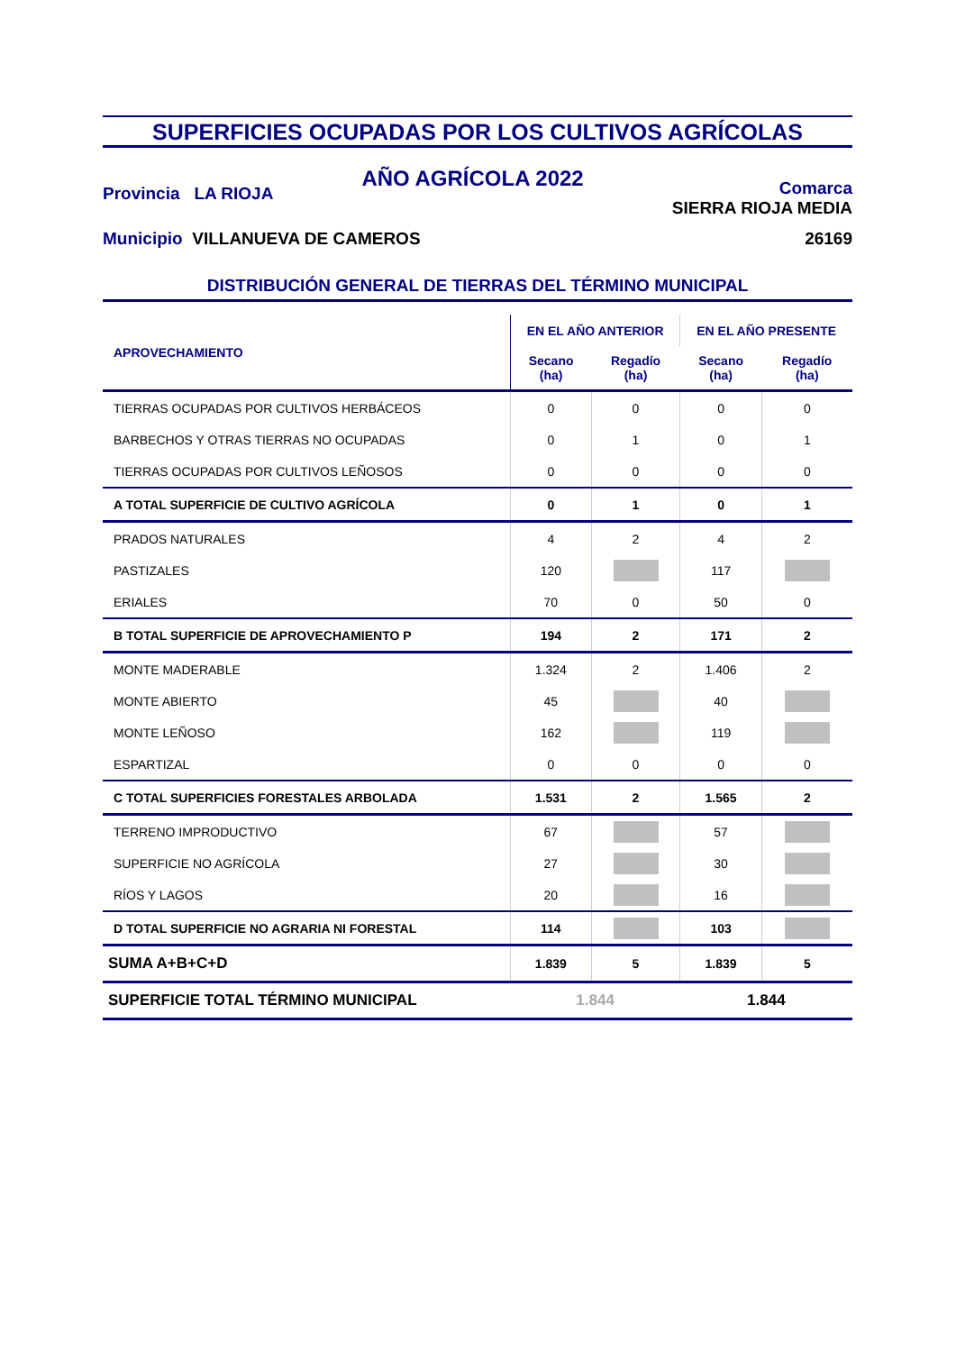SUPERFICIES OCUPADAS POR LOS CULTIVOS AGRÍCOLAS
Provincia LA RIOJA
AÑO AGRÍCOLA 2022
Comarca
SIERRA RIOJA MEDIA
Municipio VILLANUEVA DE CAMEROS
26169
DISTRIBUCIÓN GENERAL DE TIERRAS DEL TÉRMINO MUNICIPAL
| APROVECHAMIENTO | EN EL AÑO ANTERIOR | | EN EL AÑO PRESENTE | |
| --- | --- | --- | --- | --- |
| | Secano (ha) | Regadío (ha) | Secano (ha) | Regadío (ha) |
| TIERRAS OCUPADAS POR CULTIVOS HERBÁCEOS | 0 | 0 | 0 | 0 |
| BARBECHOS Y OTRAS TIERRAS NO OCUPADAS | 0 | 1 | 0 | 1 |
| TIERRAS OCUPADAS POR CULTIVOS LEÑOSOS | 0 | 0 | 0 | 0 |
| A TOTAL SUPERFICIE DE CULTIVO AGRÍCOLA | 0 | 1 | 0 | 1 |
| PRADOS NATURALES | 4 | 2 | 4 | 2 |
| PASTIZALES | 120 | | 117 | |
| ERIALES | 70 | 0 | 50 | 0 |
| B TOTAL SUPERFICIE DE APROVECHAMIENTO P | 194 | 2 | 171 | 2 |
| MONTE MADERABLE | 1.324 | 2 | 1.406 | 2 |
| MONTE ABIERTO | 45 | | 40 | |
| MONTE LEÑOSO | 162 | | 119 | |
| ESPARTIZAL | 0 | 0 | 0 | 0 |
| C TOTAL SUPERFICIES FORESTALES ARBOLADA | 1.531 | 2 | 1.565 | 2 |
| TERRENO IMPRODUCTIVO | 67 | | 57 | |
| SUPERFICIE NO AGRÍCOLA | 27 | | 30 | |
| RÍOS Y LAGOS | 20 | | 16 | |
| D TOTAL SUPERFICIE NO AGRARIA NI FORESTAL | 114 | | 103 | |
| SUMA A+B+C+D | 1.839 | 5 | 1.839 | 5 |
| SUPERFICIE TOTAL TÉRMINO MUNICIPAL | 1.844 | | 1.844 | |